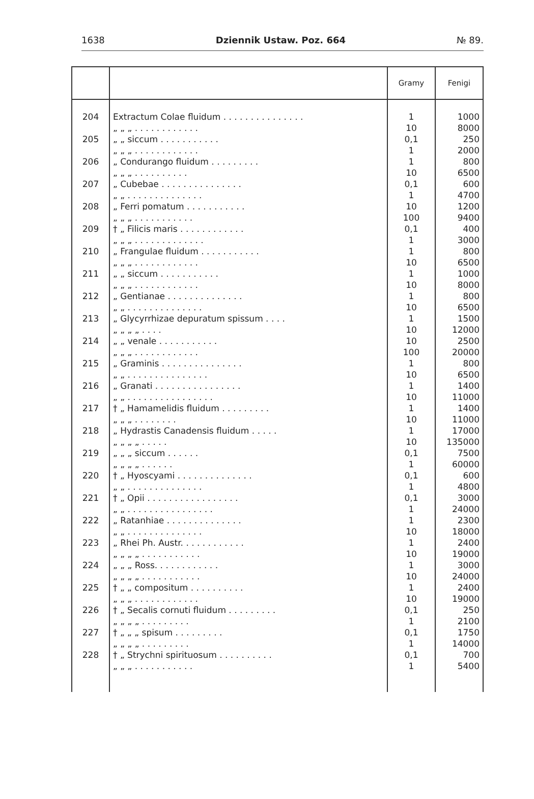1638 Dziennik Ustaw. Poz. 664 № 89.
| | | Gramy | Fenigi |
| --- | --- | --- | --- |
| 204 | Extractum Colae fluidum . . . . . . . . . . . . . . . | 1 | 1000 |
| | „ „ „ . . . . . . . . . . . . | 10 | 8000 |
| 205 | „ „ siccum . . . . . . . . . . . | 0,1 | 250 |
| | „ „ „ . . . . . . . . . . . . | 1 | 2000 |
| 206 | „ Condurango fluidum . . . . . . . . . | 1 | 800 |
| | „ „ „ . . . . . . . . . . | 10 | 6500 |
| 207 | „ Cubebae . . . . . . . . . . . . . . . | 0,1 | 600 |
| | „ „ . . . . . . . . . . . . . . | 1 | 4700 |
| 208 | „ Ferri pomatum . . . . . . . . . . . | 10 | 1200 |
| | „ „ „ . . . . . . . . . . . | 100 | 9400 |
| 209 | † „ Filicis maris . . . . . . . . . . . . | 0,1 | 400 |
| | „ „ „ . . . . . . . . . . . . . | 1 | 3000 |
| 210 | „ Frangulae fluidum . . . . . . . . . . . | 1 | 800 |
| | „ „ „ . . . . . . . . . . . . | 10 | 6500 |
| 211 | „ „ siccum . . . . . . . . . . . | 1 | 1000 |
| | „ „ „ . . . . . . . . . . . . | 10 | 8000 |
| 212 | „ Gentianae . . . . . . . . . . . . . . | 1 | 800 |
| | „ „ . . . . . . . . . . . . . . | 10 | 6500 |
| 213 | „ Glycyrrhizae depuratum spissum . . . . | 1 | 1500 |
| | „ „ „ „ . . . . | 10 | 12000 |
| 214 | „ „ venale . . . . . . . . . . . | 10 | 2500 |
| | „ „ „ . . . . . . . . . . . . | 100 | 20000 |
| 215 | „ Graminis . . . . . . . . . . . . . . . | 1 | 800 |
| | „ „ . . . . . . . . . . . . . . . | 10 | 6500 |
| 216 | „ Granati . . . . . . . . . . . . . . . . | 1 | 1400 |
| | „ „ . . . . . . . . . . . . . . . . | 10 | 11000 |
| 217 | † „ Hamamelidis fluidum . . . . . . . . . | 1 | 1400 |
| | „ „ „ . . . . . . . . | 10 | 11000 |
| 218 | „ Hydrastis Canadensis fluidum . . . . . | 1 | 17000 |
| | „ „ „ „ . . . . . | 10 | 135000 |
| 219 | „ „ „ siccum . . . . . . | 0,1 | 7500 |
| | „ „ „ „ . . . . . . | 1 | 60000 |
| 220 | † „ Hyoscyami . . . . . . . . . . . . . . | 0,1 | 600 |
| | „ „ . . . . . . . . . . . . . . | 1 | 4800 |
| 221 | † „ Opii . . . . . . . . . . . . . . . . . | 0,1 | 3000 |
| | „ „ . . . . . . . . . . . . . . . . | 1 | 24000 |
| 222 | „ Ratanhiae . . . . . . . . . . . . . . | 1 | 2300 |
| | „ „ . . . . . . . . . . . . . . | 10 | 18000 |
| 223 | „ Rhei Ph. Austr. . . . . . . . . . . . | 1 | 2400 |
| | „ „ „ „ . . . . . . . . . . . | 10 | 19000 |
| 224 | „ „ „ Ross. . . . . . . . . . . . | 1 | 3000 |
| | „ „ „ „ . . . . . . . . . . . | 10 | 24000 |
| 225 | † „ „ compositum . . . . . . . . . . | 1 | 2400 |
| | „ „ „ . . . . . . . . . . . . | 10 | 19000 |
| 226 | † „ Secalis cornuti fluidum . . . . . . . . . | 0,1 | 250 |
| | „ „ „ „ . . . . . . . . . | 1 | 2100 |
| 227 | † „ „ „ spisum . . . . . . . . . | 0,1 | 1750 |
| | „ „ „ „ . . . . . . . . . | 1 | 14000 |
| 228 | † „ Strychni spirituosum . . . . . . . . . . | 0,1 | 700 |
| | „ „ „ . . . . . . . . . . . | 1 | 5400 |